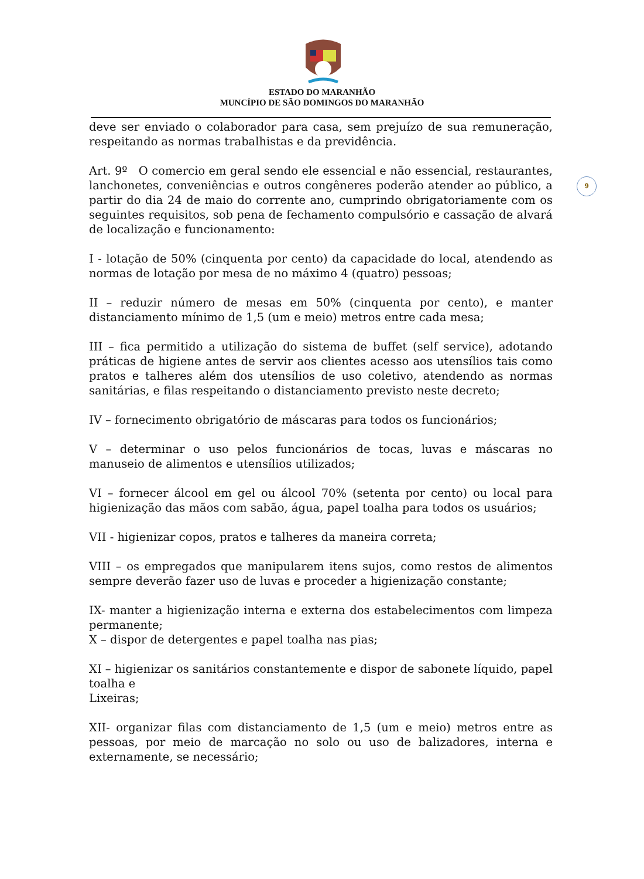ESTADO DO MARANHÃO
MUNCÍPIO DE SÃO DOMINGOS DO MARANHÃO
9
deve ser enviado o colaborador para casa, sem prejuízo de sua remuneração, respeitando as normas trabalhistas e da previdência.
Art. 9º O comercio em geral sendo ele essencial e não essencial, restaurantes, lanchonetes, conveniências e outros congêneres poderão atender ao público, a partir do dia 24 de maio do corrente ano, cumprindo obrigatoriamente com os seguintes requisitos, sob pena de fechamento compulsório e cassação de alvará de localização e funcionamento:
I - lotação de 50% (cinquenta por cento) da capacidade do local, atendendo as normas de lotação por mesa de no máximo 4 (quatro) pessoas;
II – reduzir número de mesas em 50% (cinquenta por cento), e manter distanciamento mínimo de 1,5 (um e meio) metros entre cada mesa;
III – fica permitido a utilização do sistema de buffet (self service), adotando práticas de higiene antes de servir aos clientes acesso aos utensílios tais como pratos e talheres além dos utensílios de uso coletivo, atendendo as normas sanitárias, e filas respeitando o distanciamento previsto neste decreto;
IV – fornecimento obrigatório de máscaras para todos os funcionários;
V – determinar o uso pelos funcionários de tocas, luvas e máscaras no manuseio de alimentos e utensílios utilizados;
VI – fornecer álcool em gel ou álcool 70% (setenta por cento) ou local para higienização das mãos com sabão, água, papel toalha para todos os usuários;
VII - higienizar copos, pratos e talheres da maneira correta;
VIII – os empregados que manipularem itens sujos, como restos de alimentos sempre deverão fazer uso de luvas e proceder a higienização constante;
IX- manter a higienização interna e externa dos estabelecimentos com limpeza permanente;
X – dispor de detergentes e papel toalha nas pias;
XI – higienizar os sanitários constantemente e dispor de sabonete líquido, papel toalha e
Lixeiras;
XII- organizar filas com distanciamento de 1,5 (um e meio) metros entre as pessoas, por meio de marcação no solo ou uso de balizadores, interna e externamente, se necessário;